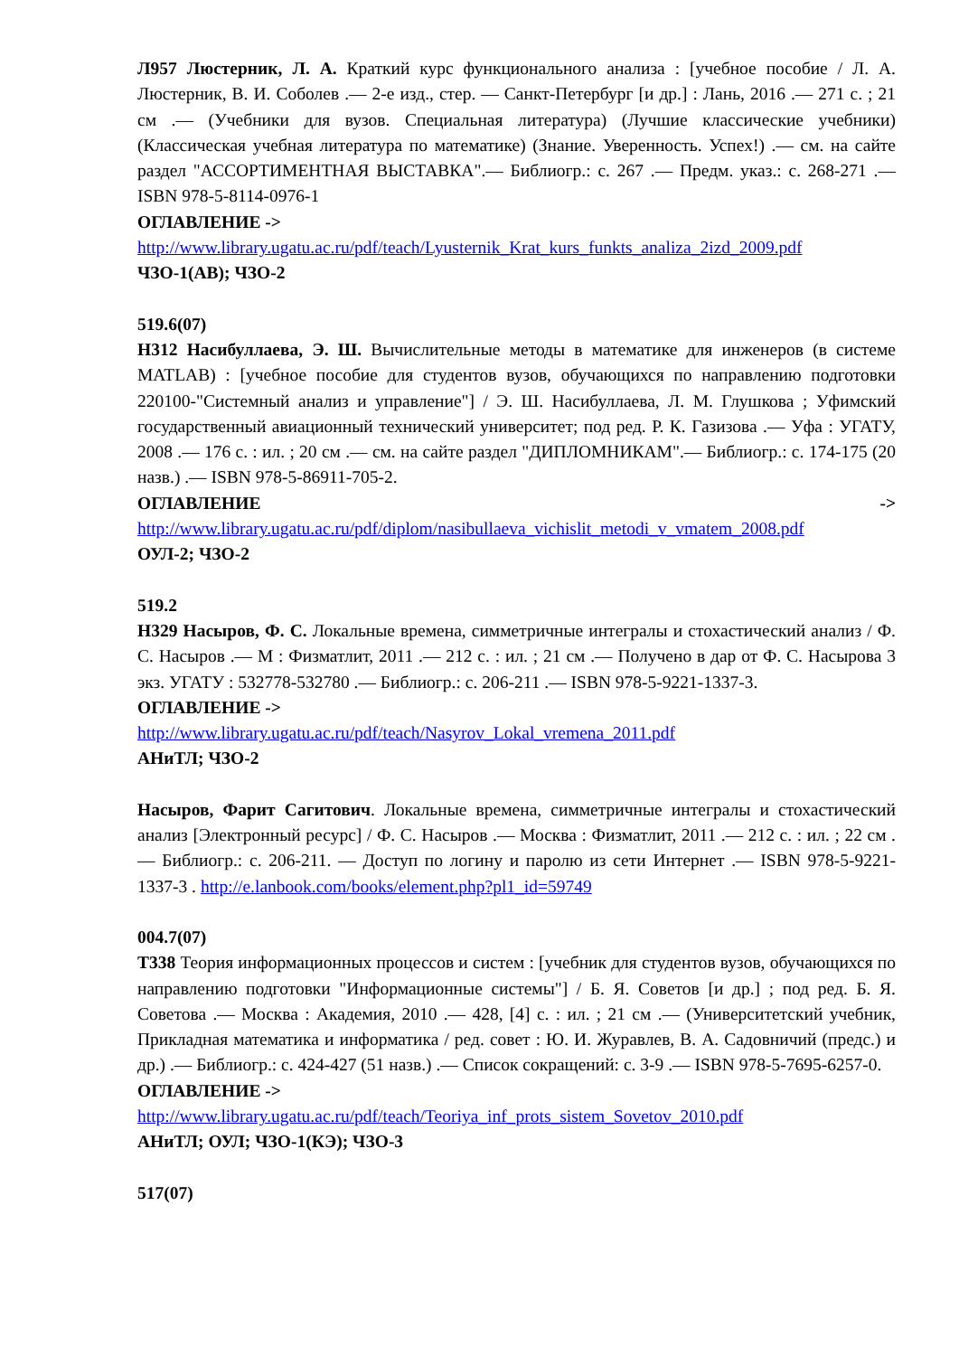Л957 Люстерник, Л. А. Краткий курс функционального анализа : [учебное пособие / Л. А. Люстерник, В. И. Соболев .— 2-е изд., стер. — Санкт-Петербург [и др.] : Лань, 2016 .— 271 с. ; 21 см .— (Учебники для вузов. Специальная литература) (Лучшие классические учебники) (Классическая учебная литература по математике) (Знание. Уверенность. Успех!) .— см. на сайте раздел "АССОРТИМЕНТНАЯ ВЫСТАВКА".— Библиогр.: с. 267 .— Предм. указ.: с. 268-271 .— ISBN 978-5-8114-0976-1
ОГЛАВЛЕНИЕ ->
http://www.library.ugatu.ac.ru/pdf/teach/Lyusternik_Krat_kurs_funkts_analiza_2izd_2009.pdf
ЧЗО-1(АВ); ЧЗО-2
519.6(07)
Н312 Насибуллаева, Э. Ш. Вычислительные методы в математике для инженеров (в системе MATLAB) : [учебное пособие для студентов вузов, обучающихся по направлению подготовки 220100-"Системный анализ и управление"] / Э. Ш. Насибуллаева, Л. М. Глушкова ; Уфимский государственный авиационный технический университет; под ред. Р. К. Газизова .— Уфа : УГАТУ, 2008 .— 176 с. : ил. ; 20 см .— см. на сайте раздел "ДИПЛОМНИКАМ".— Библиогр.: с. 174-175 (20 назв.) .— ISBN 978-5-86911-705-2.
ОГЛАВЛЕНИЕ ->
http://www.library.ugatu.ac.ru/pdf/diplom/nasibullaeva_vichislit_metodi_v_vmatem_2008.pdf
ОУЛ-2; ЧЗО-2
519.2
Н329 Насыров, Ф. С. Локальные времена, симметричные интегралы и стохастический анализ / Ф. С. Насыров .— М : Физматлит, 2011 .— 212 с. : ил. ; 21 см .— Получено в дар от Ф. С. Насырова 3 экз. УГАТУ : 532778-532780 .— Библиогр.: с. 206-211 .— ISBN 978-5-9221-1337-3.
ОГЛАВЛЕНИЕ ->
http://www.library.ugatu.ac.ru/pdf/teach/Nasyrov_Lokal_vremena_2011.pdf
АНиТЛ; ЧЗО-2
Насыров, Фарит Сагитович. Локальные времена, симметричные интегралы и стохастический анализ [Электронный ресурс] / Ф. С. Насыров .— Москва : Физматлит, 2011 .— 212 с. : ил. ; 22 см .— Библиогр.: с. 206-211. — Доступ по логину и паролю из сети Интернет .— ISBN 978-5-9221-1337-3 . http://e.lanbook.com/books/element.php?pl1_id=59749
004.7(07)
Т338 Теория информационных процессов и систем : [учебник для студентов вузов, обучающихся по направлению подготовки "Информационные системы"] / Б. Я. Советов [и др.] ; под ред. Б. Я. Советова .— Москва : Академия, 2010 .— 428, [4] с. : ил. ; 21 см .— (Университетский учебник, Прикладная математика и информатика / ред. совет : Ю. И. Журавлев, В. А. Садовничий (предс.) и др.) .— Библиогр.: с. 424-427 (51 назв.) .— Список сокращений: с. 3-9 .— ISBN 978-5-7695-6257-0.
ОГЛАВЛЕНИЕ ->
http://www.library.ugatu.ac.ru/pdf/teach/Teoriya_inf_prots_sistem_Sovetov_2010.pdf
АНиТЛ; ОУЛ; ЧЗО-1(КЭ); ЧЗО-3
517(07)